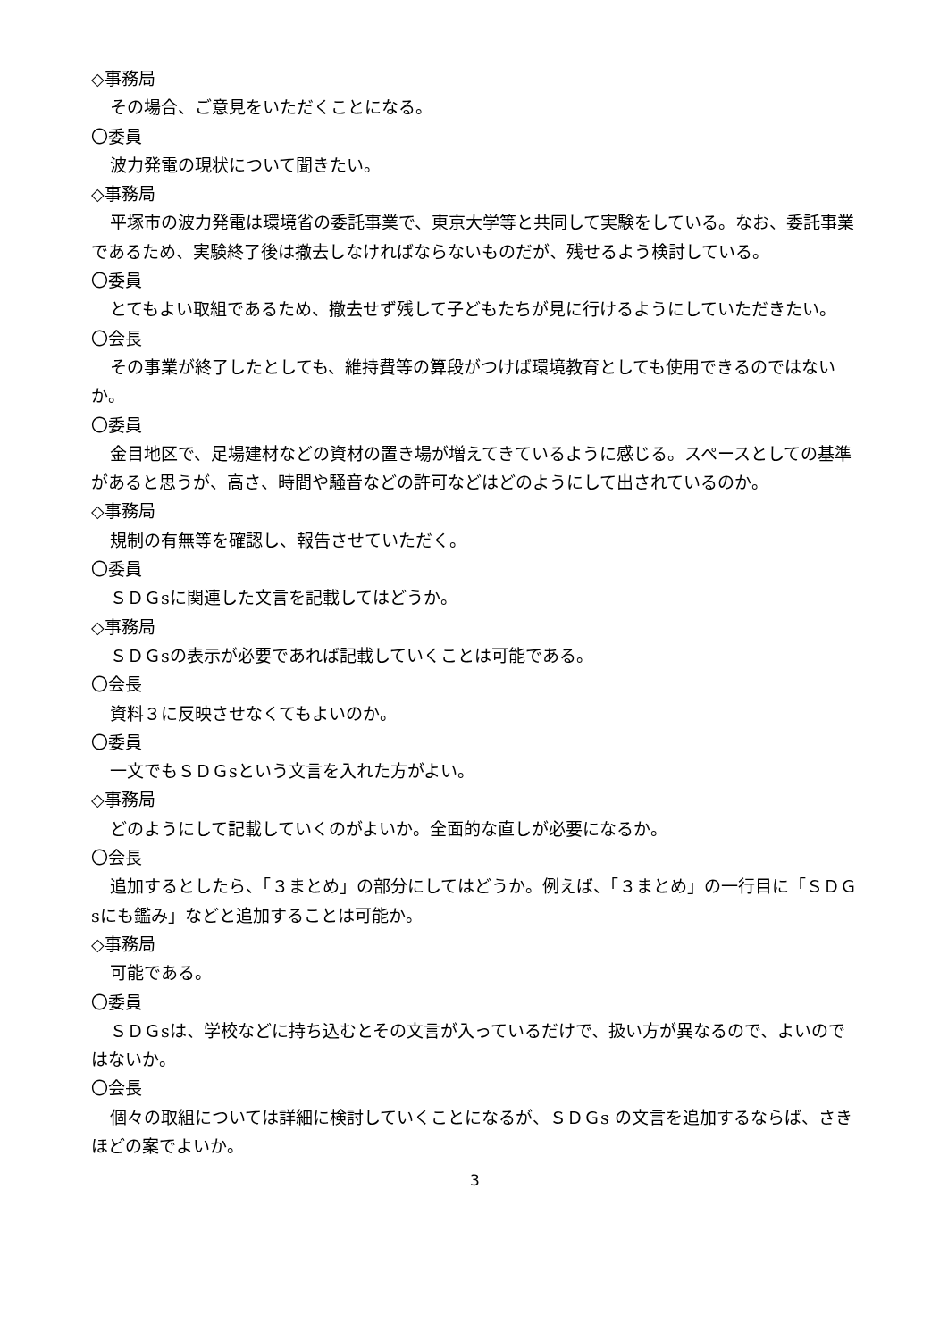◇事務局
その場合、ご意見をいただくことになる。
〇委員
波力発電の現状について聞きたい。
◇事務局
平塚市の波力発電は環境省の委託事業で、東京大学等と共同して実験をしている。なお、委託事業であるため、実験終了後は撤去しなければならないものだが、残せるよう検討している。
〇委員
とてもよい取組であるため、撤去せず残して子どもたちが見に行けるようにしていただきたい。
〇会長
その事業が終了したとしても、維持費等の算段がつけば環境教育としても使用できるのではないか。
〇委員
金目地区で、足場建材などの資材の置き場が増えてきているように感じる。スペースとしての基準があると思うが、高さ、時間や騒音などの許可などはどのようにして出されているのか。
◇事務局
規制の有無等を確認し、報告させていただく。
〇委員
ＳＤＧsに関連した文言を記載してはどうか。
◇事務局
ＳＤＧsの表示が必要であれば記載していくことは可能である。
〇会長
資料３に反映させなくてもよいのか。
〇委員
一文でもＳＤＧsという文言を入れた方がよい。
◇事務局
どのようにして記載していくのがよいか。全面的な直しが必要になるか。
〇会長
追加するとしたら、「３まとめ」の部分にしてはどうか。例えば、「３まとめ」の一行目に「ＳＤＧsにも鑑み」などと追加することは可能か。
◇事務局
可能である。
〇委員
ＳＤＧsは、学校などに持ち込むとその文言が入っているだけで、扱い方が異なるので、よいのではないか。
〇会長
個々の取組については詳細に検討していくことになるが、ＳＤＧs の文言を追加するならば、さきほどの案でよいか。
3